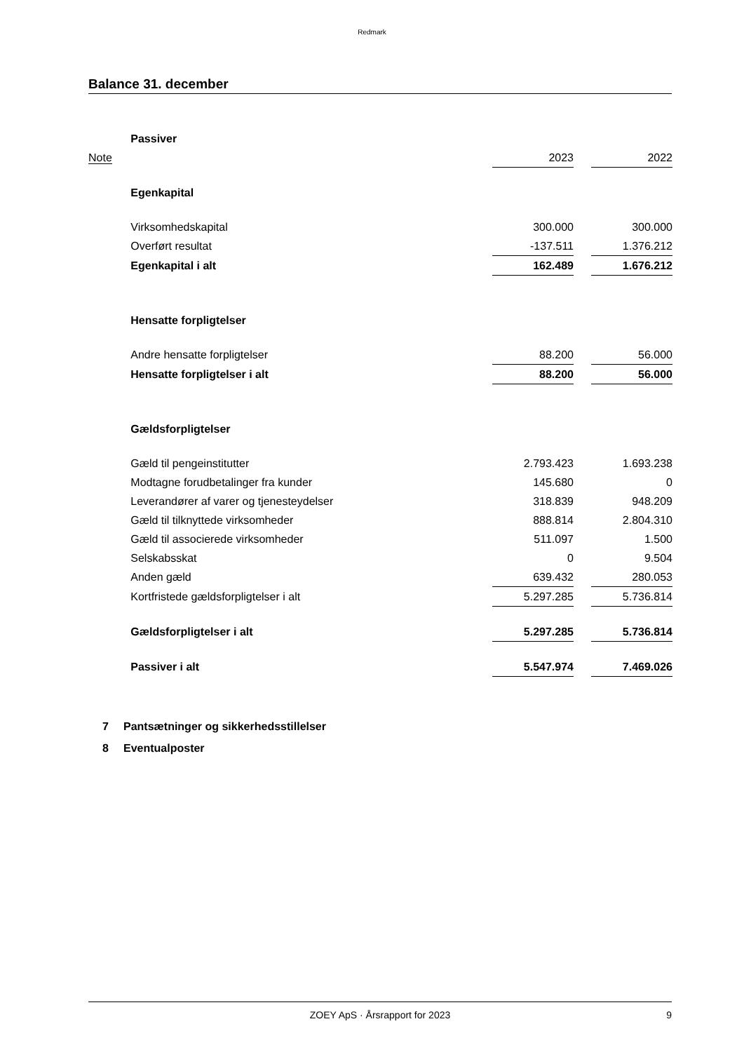Redmark
Balance 31. december
| | Passiver | | | |
| Note | | 2023 | | 2022 |
| | Egenkapital | | | |
| | Virksomhedskapital | 300.000 | | 300.000 |
| | Overført resultat | -137.511 | | 1.376.212 |
| | Egenkapital i alt | 162.489 | | 1.676.212 |
| | Hensatte forpligtelser | | | |
| | Andre hensatte forpligtelser | 88.200 | | 56.000 |
| | Hensatte forpligtelser i alt | 88.200 | | 56.000 |
| | Gældsforpligtelser | | | |
| | Gæld til pengeinstitutter | 2.793.423 | | 1.693.238 |
| | Modtagne forudbetalinger fra kunder | 145.680 | | 0 |
| | Leverandører af varer og tjenesteydelser | 318.839 | | 948.209 |
| | Gæld til tilknyttede virksomheder | 888.814 | | 2.804.310 |
| | Gæld til associerede virksomheder | 511.097 | | 1.500 |
| | Selskabsskat | 0 | | 9.504 |
| | Anden gæld | 639.432 | | 280.053 |
| | Kortfristede gældsforpligtelser i alt | 5.297.285 | | 5.736.814 |
| | Gældsforpligtelser i alt | 5.297.285 | | 5.736.814 |
| | Passiver i alt | 5.547.974 | | 7.469.026 |
7 Pantsætninger og sikkerhedsstillelser
8 Eventualposter
ZOEY ApS · Årsrapport for 2023 9